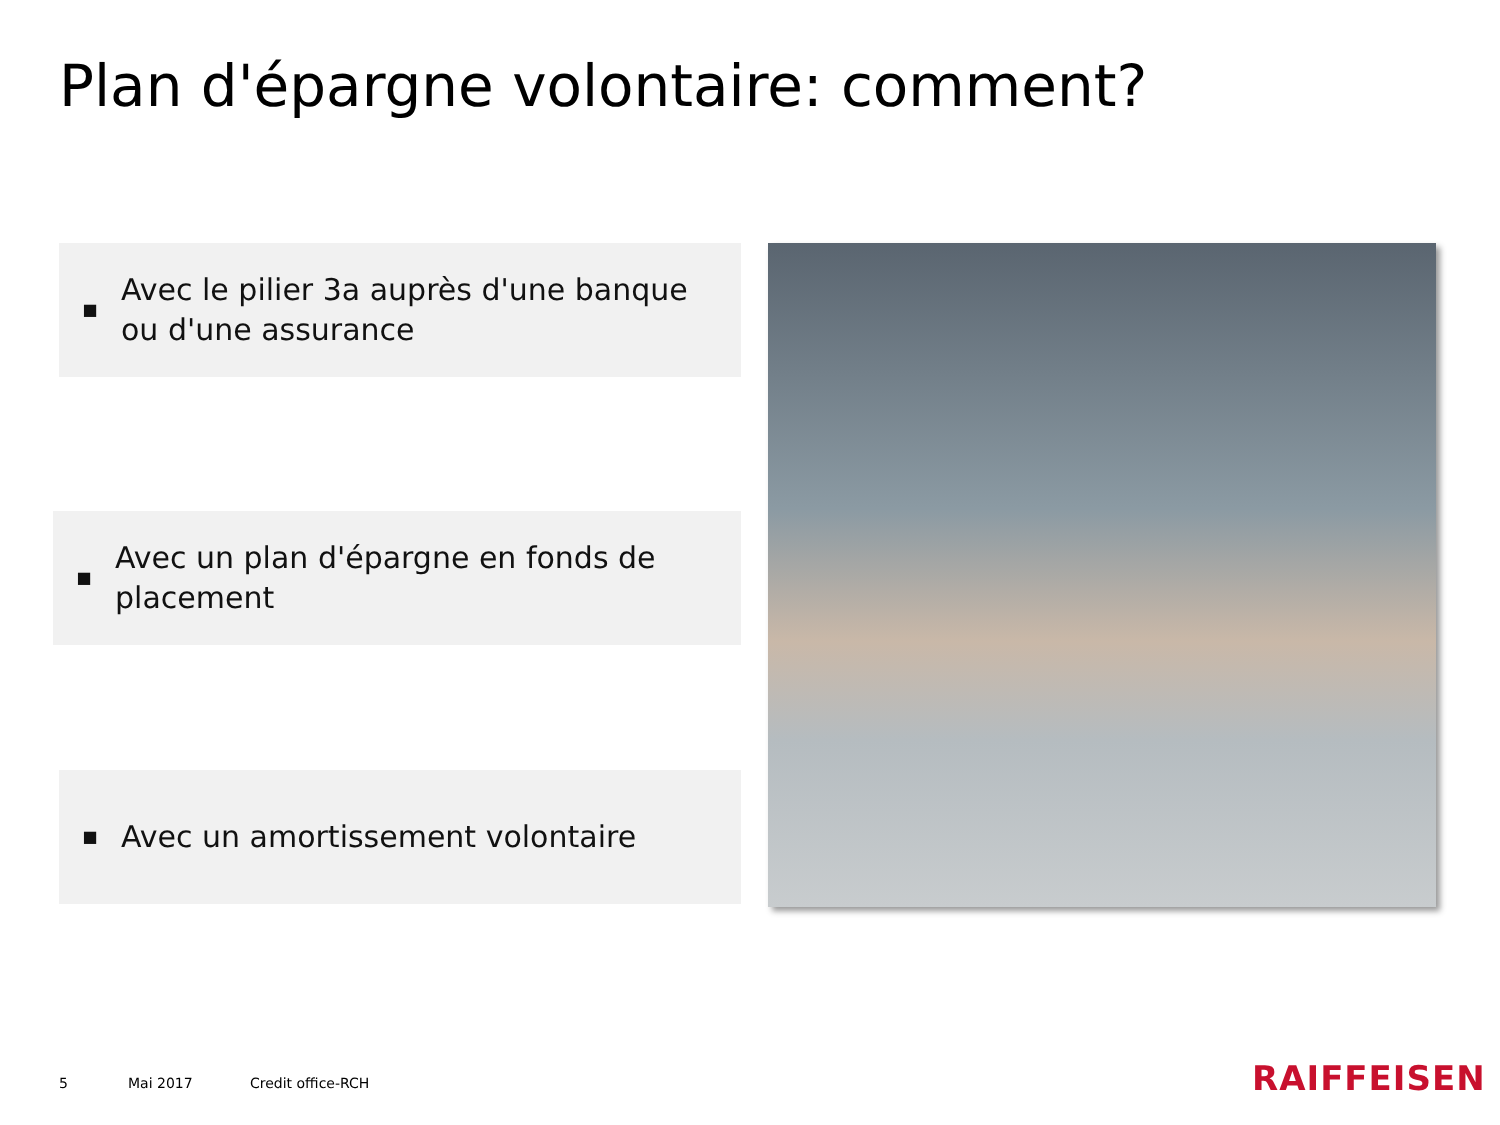Plan d'épargne volontaire: comment?
■ Avec le pilier 3a auprès d'une banque ou d'une assurance
■ Avec un plan d'épargne en fonds de placement
■ Avec un amortissement volontaire
5 Mai 2017 Credit office-RCH RAIFFEISEN